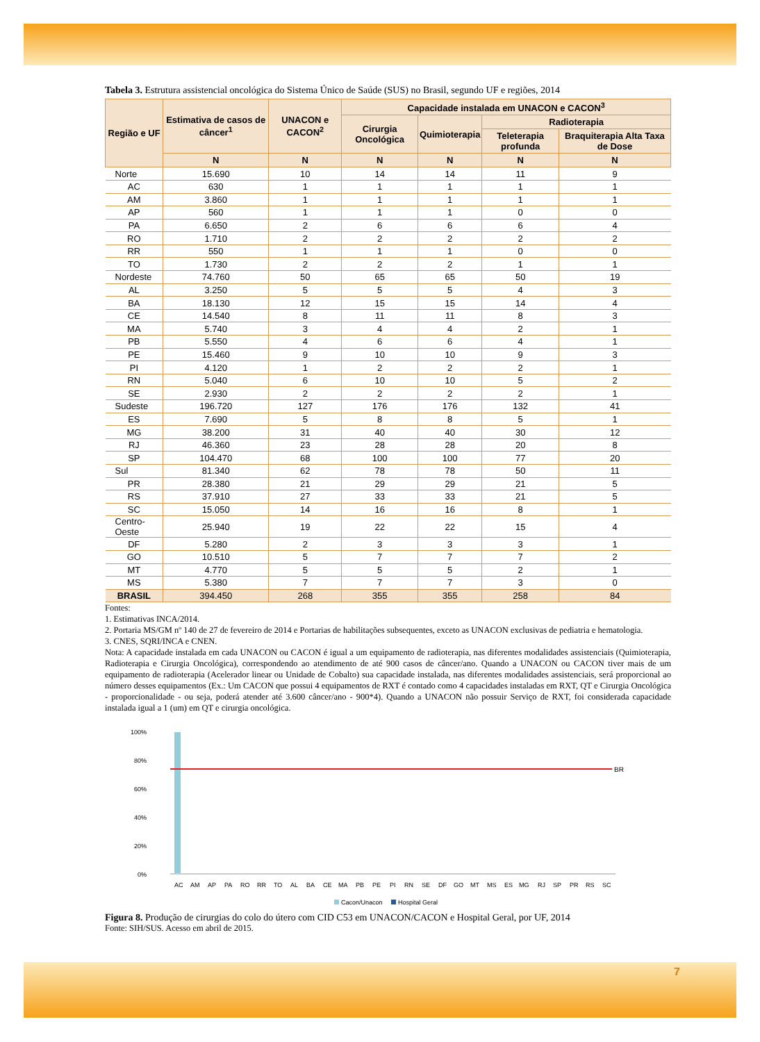Tabela 3. Estrutura assistencial oncológica do Sistema Único de Saúde (SUS) no Brasil, segundo UF e regiões, 2014
| Região e UF | Estimativa de casos de câncer<sup>1</sup> | UNACON e CACON<sup>2</sup> | Capacidade instalada em UNACON e CACON<sup>3</sup> | | | |
| --- | --- | --- | --- | --- | --- | --- |
| | | | Cirurgia Oncológica | Quimioterapia | Radioterapia | |
| | | | | | Teleterapia profunda | Braquiterapia Alta Taxa de Dose |
| | N | N | N | N | N | N |
| Norte | 15.690 | 10 | 14 | 14 | 11 | 9 |
| AC | 630 | 1 | 1 | 1 | 1 | 1 |
| AM | 3.860 | 1 | 1 | 1 | 1 | 1 |
| AP | 560 | 1 | 1 | 1 | 0 | 0 |
| PA | 6.650 | 2 | 6 | 6 | 6 | 4 |
| RO | 1.710 | 2 | 2 | 2 | 2 | 2 |
| RR | 550 | 1 | 1 | 1 | 0 | 0 |
| TO | 1.730 | 2 | 2 | 2 | 1 | 1 |
| Nordeste | 74.760 | 50 | 65 | 65 | 50 | 19 |
| AL | 3.250 | 5 | 5 | 5 | 4 | 3 |
| BA | 18.130 | 12 | 15 | 15 | 14 | 4 |
| CE | 14.540 | 8 | 11 | 11 | 8 | 3 |
| MA | 5.740 | 3 | 4 | 4 | 2 | 1 |
| PB | 5.550 | 4 | 6 | 6 | 4 | 1 |
| PE | 15.460 | 9 | 10 | 10 | 9 | 3 |
| PI | 4.120 | 1 | 2 | 2 | 2 | 1 |
| RN | 5.040 | 6 | 10 | 10 | 5 | 2 |
| SE | 2.930 | 2 | 2 | 2 | 2 | 1 |
| Sudeste | 196.720 | 127 | 176 | 176 | 132 | 41 |
| ES | 7.690 | 5 | 8 | 8 | 5 | 1 |
| MG | 38.200 | 31 | 40 | 40 | 30 | 12 |
| RJ | 46.360 | 23 | 28 | 28 | 20 | 8 |
| SP | 104.470 | 68 | 100 | 100 | 77 | 20 |
| Sul | 81.340 | 62 | 78 | 78 | 50 | 11 |
| PR | 28.380 | 21 | 29 | 29 | 21 | 5 |
| RS | 37.910 | 27 | 33 | 33 | 21 | 5 |
| SC | 15.050 | 14 | 16 | 16 | 8 | 1 |
| Centro-Oeste | 25.940 | 19 | 22 | 22 | 15 | 4 |
| DF | 5.280 | 2 | 3 | 3 | 3 | 1 |
| GO | 10.510 | 5 | 7 | 7 | 7 | 2 |
| MT | 4.770 | 5 | 5 | 5 | 2 | 1 |
| MS | 5.380 | 7 | 7 | 7 | 3 | 0 |
| BRASIL | 394.450 | 268 | 355 | 355 | 258 | 84 |
Fontes:
1. Estimativas INCA/2014.
2. Portaria MS/GM nº 140 de 27 de fevereiro de 2014 e Portarias de habilitações subsequentes, exceto as UNACON exclusivas de pediatria e hematologia.
3. CNES, SQRI/INCA e CNEN.
Nota: A capacidade instalada em cada UNACON ou CACON é igual a um equipamento de radioterapia, nas diferentes modalidades assistenciais (Quimioterapia, Radioterapia e Cirurgia Oncológica), correspondendo ao atendimento de até 900 casos de câncer/ano. Quando a UNACON ou CACON tiver mais de um equipamento de radioterapia (Acelerador linear ou Unidade de Cobalto) sua capacidade instalada, nas diferentes modalidades assistenciais, será proporcional ao número desses equipamentos (Ex.: Um CACON que possui 4 equipamentos de RXT é contado como 4 capacidades instaladas em RXT, QT e Cirurgia Oncológica - proporcionalidade - ou seja, poderá atender até 3.600 câncer/ano - 900*4). Quando a UNACON não possuir Serviço de RXT, foi considerada capacidade instalada igual a 1 (um) em QT e cirurgia oncológica.
100%
80%
60%
40%
20%
0%
BR
AC AM AP PA RO RR TO AL BA CE MA PB PE PI RN SE DF GO MT MS ES MG RJ SP PR RS SC
Cacon/Unacon
Hospital Geral
Figura 8. Produção de cirurgias do colo do útero com CID C53 em UNACON/CACON e Hospital Geral, por UF, 2014
Fonte: SIH/SUS. Acesso em abril de 2015.
7